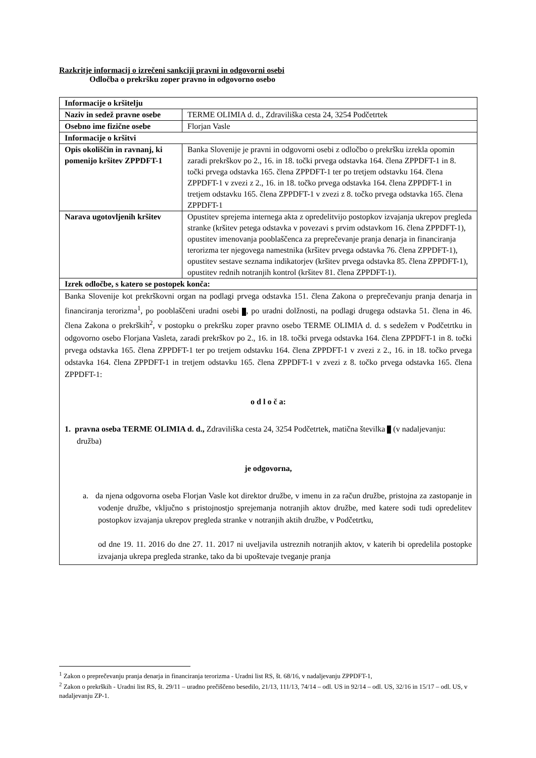Razkritje informacij o izrečeni sankciji pravni in odgovorni osebi
Odločba o prekršku zoper pravno in odgovorno osebo
| Informacije o kršitelju | |
| Naziv in sedež pravne osebe | TERME OLIMIA d. d., Zdraviliška cesta 24, 3254 Podčetrtek |
| Osebno ime fizične osebe | Florjan Vasle |
| Informacije o kršitvi | |
| Opis okoliščin in ravnanj, ki pomenijo kršitev ZPPDFT-1 | Banka Slovenije je pravni in odgovorni osebi z odločbo o prekršku izrekla opomin zaradi prekrškov po 2., 16. in 18. točki prvega odstavka 164. člena ZPPDFT-1 in 8. točki prvega odstavka 165. člena ZPPDFT-1 ter po tretjem odstavku 164. člena ZPPDFT-1 v zvezi z 2., 16. in 18. točko prvega odstavka 164. člena ZPPDFT-1 in tretjem odstavku 165. člena ZPPDFT-1 v zvezi z 8. točko prvega odstavka 165. člena ZPPDFT-1 |
| Narava ugotovljenih kršitev | Opustitev sprejema internega akta z opredelitvijo postopkov izvajanja ukrepov pregleda stranke (kršitev petega odstavka v povezavi s prvim odstavkom 16. člena ZPPDFT-1), opustitev imenovanja pooblaščenca za preprečevanje pranja denarja in financiranja terorizma ter njegovega namestnika (kršitev prvega odstavka 76. člena ZPPDFT-1), opustitev sestave seznama indikatorjev (kršitev prvega odstavka 85. člena ZPPDFT-1), opustitev rednih notranjih kontrol (kršitev 81. člena ZPPDFT-1). |
| Izrek odločbe, s katero se postopek konča: | |
| Banka Slovenije kot prekrškovni organ na podlagi prvega odstavka 151. člena Zakona o preprečevanju pranja denarja in financiranja terorizma<sup>1</sup>, po pooblaščeni uradni osebi , po uradni dolžnosti, na podlagi drugega odstavka 51. člena in 46. člena Zakona o prekrških<sup>2</sup>, v postopku o prekršku zoper pravno osebo TERME OLIMIA d. d. s sedežem v Podčetrtku in odgovorno osebo Florjana Vasleta, zaradi prekrškov po 2., 16. in 18. točki prvega odstavka 164. člena ZPPDFT-1 in 8. točki prvega odstavka 165. člena ZPPDFT-1 ter po tretjem odstavku 164. člena ZPPDFT-1 v zvezi z 2., 16. in 18. točko prvega odstavka 164. člena ZPPDFT-1 in tretjem odstavku 165. člena ZPPDFT-1 v zvezi z 8. točko prvega odstavka 165. člena ZPPDFT-1: o d l o č a: 1. pravna oseba TERME OLIMIA d. d., Zdraviliška cesta 24, 3254 Podčetrtek, matična številka (v nadaljevanju: družba) je odgovorna, a. da njena odgovorna oseba Florjan Vasle kot direktor družbe, v imenu in za račun družbe, pristojna za zastopanje in vodenje družbe, vključno s pristojnostjo sprejemanja notranjih aktov družbe, med katere sodi tudi opredelitev postopkov izvajanja ukrepov pregleda stranke v notranjih aktih družbe, v Podčetrtku, od dne 19. 11. 2016 do dne 27. 11. 2017 ni uveljavila ustreznih notranjih aktov, v katerih bi opredelila postopke izvajanja ukrepa pregleda stranke, tako da bi upoštevaje tveganje pranja | |
<sup>1</sup> Zakon o preprečevanju pranja denarja in financiranja terorizma - Uradni list RS, št. 68/16, v nadaljevanju ZPPDFT-1,
<sup>2</sup> Zakon o prekrških - Uradni list RS, št. 29/11 – uradno prečiščeno besedilo, 21/13, 111/13, 74/14 – odl. US in 92/14 – odl. US, 32/16 in 15/17 – odl. US, v nadaljevanju ZP-1.